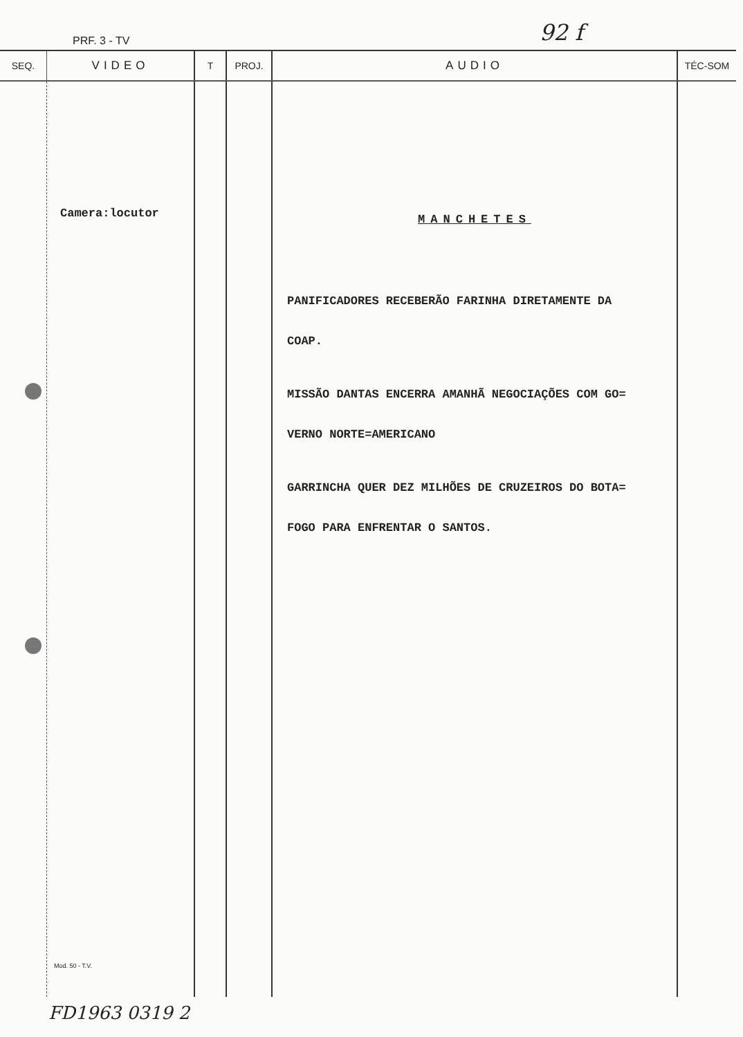PRF. 3 - TV 92 f
| SEQ. | VIDEO | T | PROJ. | AUDIO | TÉC-SOM |
| --- | --- | --- | --- | --- | --- |
| | Camera:locutor Mod. 50 - T.V. | | | MANCHETES PANIFICADORES RECEBERÃO FARINHA DIRETAMENTE DA COAP. MISSÃO DANTAS ENCERRA AMANHÃ NEGOCIAÇÕES COM GO= VERNO NORTE=AMERICANO GARRINCHA QUER DEZ MILHÕES DE CRUZEIROS DO BOTA= FOGO PARA ENFRENTAR O SANTOS. | |
FD1963 0319 2